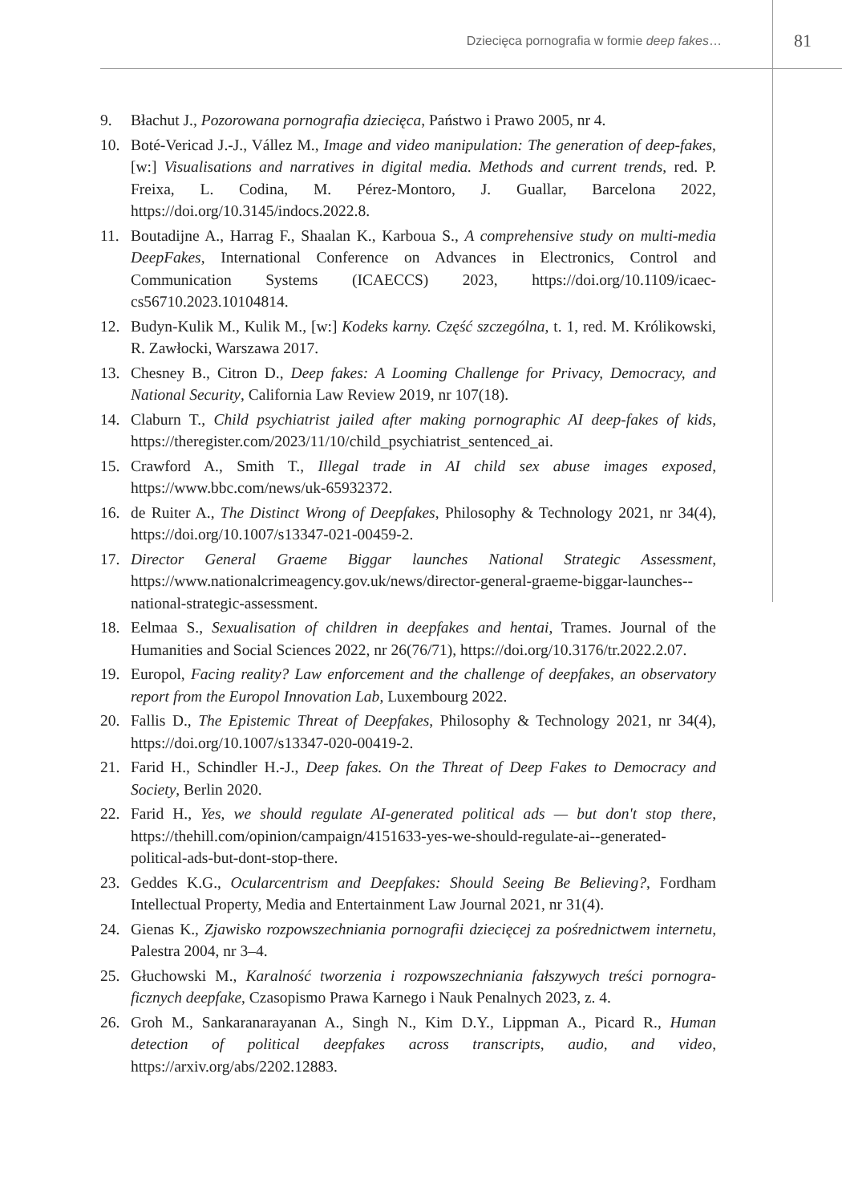Dziecięca pornografia w formie deep fakes… 81
9. Błachut J., Pozorowana pornografia dziecięca, Państwo i Prawo 2005, nr 4.
10. Boté-Vericad J.-J., Vállez M., Image and video manipulation: The generation of deep-fakes, [w:] Visualisations and narratives in digital media. Methods and current trends, red. P. Freixa, L. Codina, M. Pérez-Montoro, J. Guallar, Barcelona 2022, https://doi.org/10.3145/indocs.2022.8.
11. Boutadijne A., Harrag F., Shaalan K., Karboua S., A comprehensive study on multi-media DeepFakes, International Conference on Advances in Electronics, Control and Communication Systems (ICAECCS) 2023, https://doi.org/10.1109/icaec-cs56710.2023.10104814.
12. Budyn-Kulik M., Kulik M., [w:] Kodeks karny. Część szczególna, t. 1, red. M. Królikowski, R. Zawłocki, Warszawa 2017.
13. Chesney B., Citron D., Deep fakes: A Looming Challenge for Privacy, Democracy, and National Security, California Law Review 2019, nr 107(18).
14. Claburn T., Child psychiatrist jailed after making pornographic AI deep-fakes of kids, https://theregister.com/2023/11/10/child_psychiatrist_sentenced_ai.
15. Crawford A., Smith T., Illegal trade in AI child sex abuse images exposed, https://www.bbc.com/news/uk-65932372.
16. de Ruiter A., The Distinct Wrong of Deepfakes, Philosophy & Technology 2021, nr 34(4), https://doi.org/10.1007/s13347-021-00459-2.
17. Director General Graeme Biggar launches National Strategic Assessment, https://www.nationalcrimeagency.gov.uk/news/director-general-graeme-biggar-launches--national-strategic-assessment.
18. Eelmaa S., Sexualisation of children in deepfakes and hentai, Trames. Journal of the Humanities and Social Sciences 2022, nr 26(76/71), https://doi.org/10.3176/tr.2022.2.07.
19. Europol, Facing reality? Law enforcement and the challenge of deepfakes, an observatory report from the Europol Innovation Lab, Luxembourg 2022.
20. Fallis D., The Epistemic Threat of Deepfakes, Philosophy & Technology 2021, nr 34(4), https://doi.org/10.1007/s13347-020-00419-2.
21. Farid H., Schindler H.-J., Deep fakes. On the Threat of Deep Fakes to Democracy and Society, Berlin 2020.
22. Farid H., Yes, we should regulate AI-generated political ads — but don't stop there, https://thehill.com/opinion/campaign/4151633-yes-we-should-regulate-ai--generated-political-ads-but-dont-stop-there.
23. Geddes K.G., Ocularcentrism and Deepfakes: Should Seeing Be Believing?, Fordham Intellectual Property, Media and Entertainment Law Journal 2021, nr 31(4).
24. Gienas K., Zjawisko rozpowszechniania pornografii dziecięcej za pośrednictwem internetu, Palestra 2004, nr 3–4.
25. Głuchowski M., Karalność tworzenia i rozpowszechniania fałszywych treści pornogra-ficznych deepfake, Czasopismo Prawa Karnego i Nauk Penalnych 2023, z. 4.
26. Groh M., Sankaranarayanan A., Singh N., Kim D.Y., Lippman A., Picard R., Human detection of political deepfakes across transcripts, audio, and video, https://arxiv.org/abs/2202.12883.